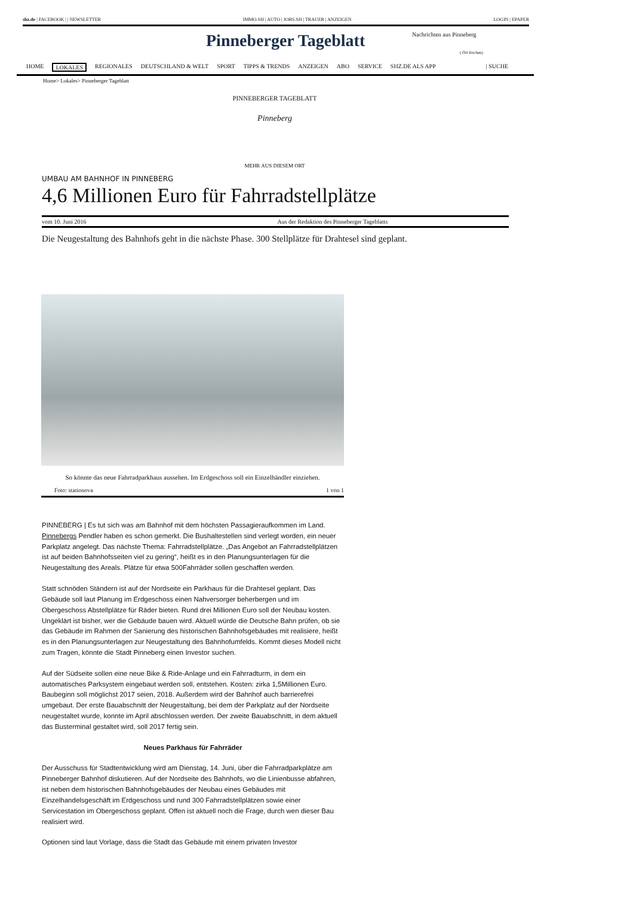shz.de | FACEBOOK | | NEWSLETTER IMMO.SH | AUTO | JOBS.SH | TRAUER | ANZEIGEN LOGIN | EPAPER
Pinneberger Tageblatt Nachrichten aus Pinneberg
( Ort löschen)
HOME LOKALES REGIONALES DEUTSCHLAND & WELT SPORT TIPPS & TRENDS ANZEIGEN ABO SERVICE SHZ.DE ALS APP | SUCHE
Home> Lokales> Pinneberger Tageblatt
PINNEBERGER TAGEBLATT
Pinneberg
MEHR AUS DIESEM ORT
UMBAU AM BAHNHOF IN PINNEBERG
4,6 Millionen Euro für Fahrradstellplätze
vom 10. Juni 2016 Aus der Redaktion des Pinneberger Tageblatts
Die Neugestaltung des Bahnhofs geht in die nächste Phase. 300 Stellplätze für Drahtesel sind geplant.
So könnte das neue Fahrradparkhaus aussehen. Im Erdgeschoss soll ein Einzelhändler einziehen.
Foto: stationova 1 von 1
PINNEBERG | Es tut sich was am Bahnhof mit dem höchsten Passagieraufkommen im Land. Pinnebergs Pendler haben es schon gemerkt. Die Bushaltestellen sind verlegt worden, ein neuer Parkplatz angelegt. Das nächste Thema: Fahrradstellplätze. „Das Angebot an Fahrradstellplätzen ist auf beiden Bahnhofsseiten viel zu gering“, heißt es in den Planungsunterlagen für die Neugestaltung des Areals. Plätze für etwa 500Fahrräder sollen geschaffen werden.
Statt schnöden Ständern ist auf der Nordseite ein Parkhaus für die Drahtesel geplant. Das Gebäude soll laut Planung im Erdgeschoss einen Nahversorger beherbergen und im Obergeschoss Abstellplätze für Räder bieten. Rund drei Millionen Euro soll der Neubau kosten. Ungeklärt ist bisher, wer die Gebäude bauen wird. Aktuell würde die Deutsche Bahn prüfen, ob sie das Gebäude im Rahmen der Sanierung des historischen Bahnhofsgebäudes mit realisiere, heißt es in den Planungsunterlagen zur Neugestaltung des Bahnhofumfelds. Kommt dieses Modell nicht zum Tragen, könnte die Stadt Pinneberg einen Investor suchen.
Auf der Südseite sollen eine neue Bike & Ride-Anlage und ein Fahrradturm, in dem ein automatisches Parksystem eingebaut werden soll, entstehen. Kosten: zirka 1,5Millionen Euro. Baubeginn soll möglichst 2017 seien, 2018. Außerdem wird der Bahnhof auch barrierefrei umgebaut. Der erste Bauabschnitt der Neugestaltung, bei dem der Parkplatz auf der Nordseite neugestaltet wurde, konnte im April abschlossen werden. Der zweite Bauabschnitt, in dem aktuell das Busterminal gestaltet wird, soll 2017 fertig sein.
Neues Parkhaus für Fahrräder
Der Ausschuss für Stadtentwicklung wird am Dienstag, 14. Juni, über die Fahrradparkplätze am Pinneberger Bahnhof diskutieren. Auf der Nordseite des Bahnhofs, wo die Linienbusse abfahren, ist neben dem historischen Bahnhofsgebäudes der Neubau eines Gebäudes mit Einzelhandelsgeschäft im Erdgeschoss und rund 300 Fahrradstellplätzen sowie einer Servicestation im Obergeschoss geplant. Offen ist aktuell noch die Frage, durch wen dieser Bau realisiert wird.
Optionen sind laut Vorlage, dass die Stadt das Gebäude mit einem privaten Investor